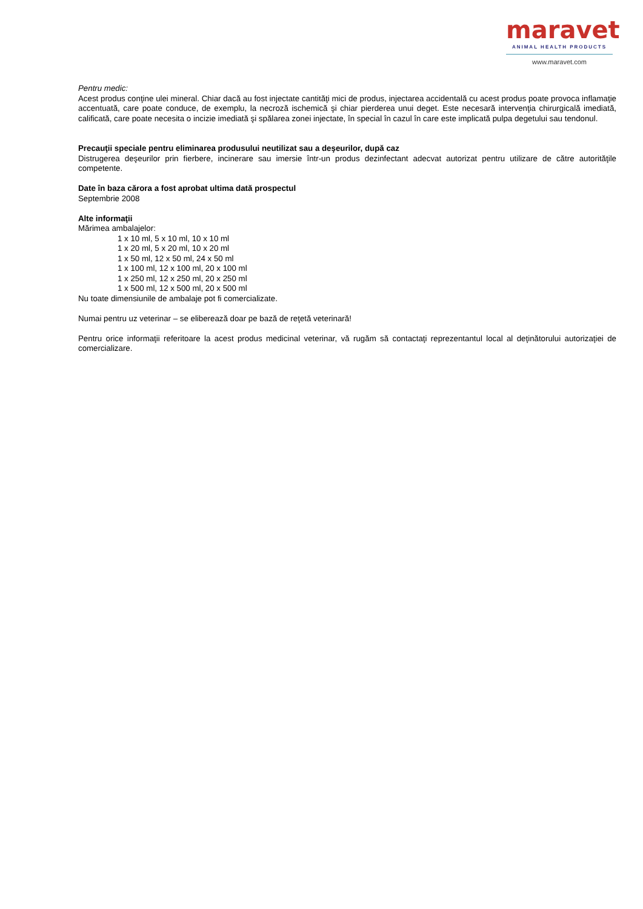maravet
ANIMAL HEALTH PRODUCTS
www.maravet.com
Pentru medic:
Acest produs conţine ulei mineral. Chiar dacă au fost injectate cantităţi mici de produs, injectarea accidentală cu acest produs poate provoca inflamaţie accentuată, care poate conduce, de exemplu, la necroză ischemică şi chiar pierderea unui deget. Este necesară intervenţia chirurgicală imediată, calificată, care poate necesita o incizie imediată şi spălarea zonei injectate, în special în cazul în care este implicată pulpa degetului sau tendonul.
Precauţii speciale pentru eliminarea produsului neutilizat sau a deşeurilor, după caz
Distrugerea deşeurilor prin fierbere, incinerare sau imersie într-un produs dezinfectant adecvat autorizat pentru utilizare de către autorităţile competente.
Date în baza cărora a fost aprobat ultima dată prospectul
Septembrie 2008
Alte informaţii
Mărimea ambalajelor:
1 x 10 ml, 5 x 10 ml, 10 x 10 ml
1 x 20 ml, 5 x 20 ml, 10 x 20 ml
1 x 50 ml, 12 x 50 ml, 24 x 50 ml
1 x 100 ml, 12 x 100 ml, 20 x 100 ml
1 x 250 ml, 12 x 250 ml, 20 x 250 ml
1 x 500 ml, 12 x 500 ml, 20 x 500 ml
Nu toate dimensiunile de ambalaje pot fi comercializate.
Numai pentru uz veterinar – se eliberează doar pe bază de reţetă veterinară!
Pentru orice informaţii referitoare la acest produs medicinal veterinar, vă rugăm să contactaţi reprezentantul local al deţinătorului autorizaţiei de comercializare.